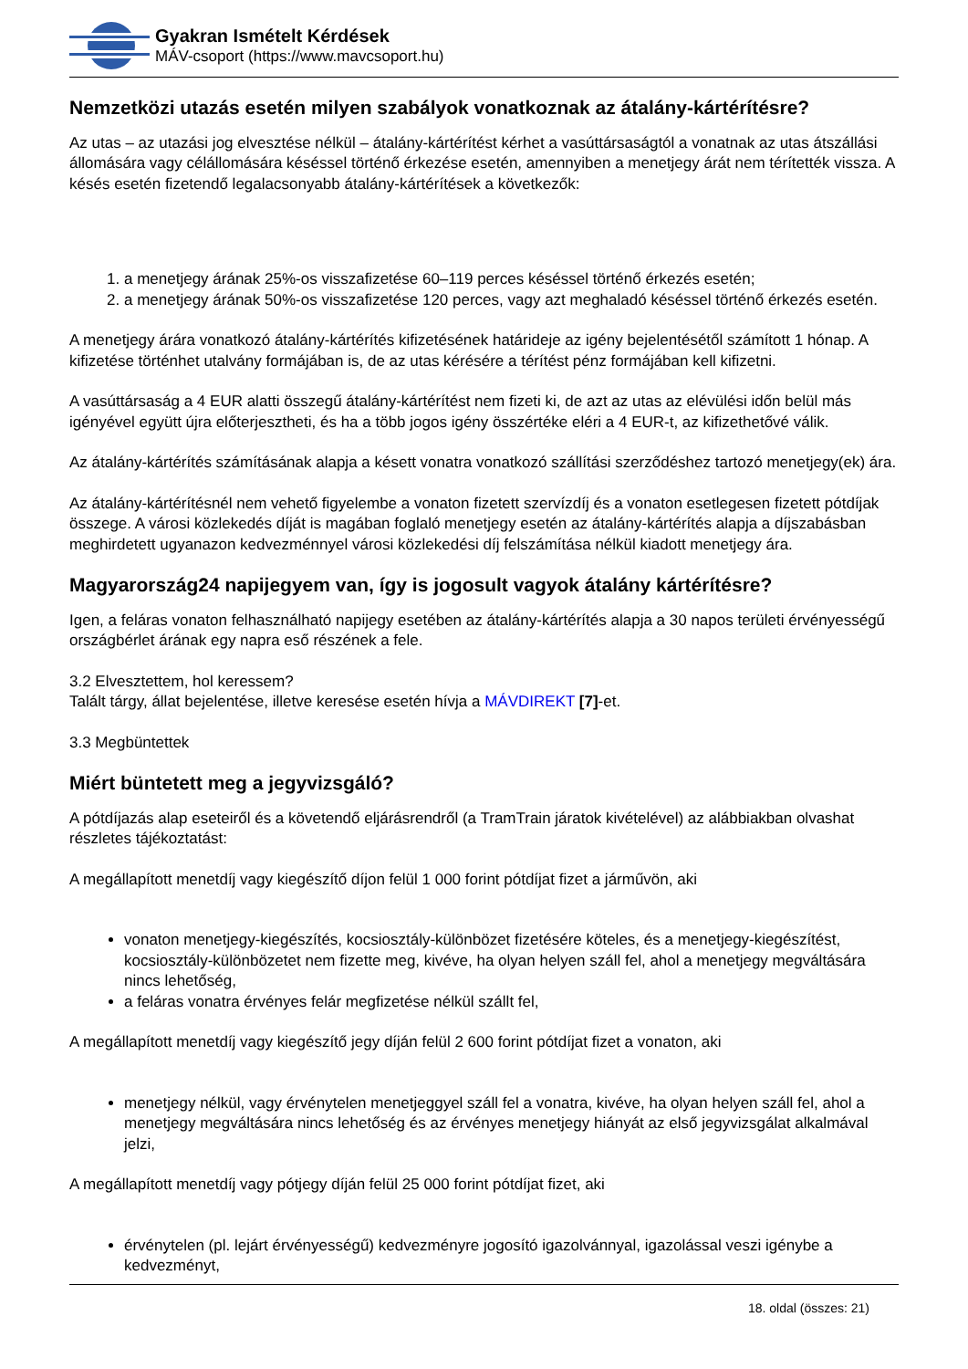Gyakran Ismételt Kérdések
MÁV-csoport (https://www.mavcsoport.hu)
Nemzetközi utazás esetén milyen szabályok vonatkoznak az átalány-kártérítésre?
Az utas – az utazási jog elvesztése nélkül – átalány-kártérítést kérhet a vasúttársaságtól a vonatnak az utas átszállási állomására vagy célállomására késéssel történő érkezése esetén, amennyiben a menetjegy árát nem térítették vissza. A késés esetén fizetendő legalacsonyabb átalány-kártérítések a következők:
1. a menetjegy árának 25%-os visszafizetése 60–119 perces késéssel történő érkezés esetén;
2. a menetjegy árának 50%-os visszafizetése 120 perces, vagy azt meghaladó késéssel történő érkezés esetén.
A menetjegy árára vonatkozó átalány-kártérítés kifizetésének határideje az igény bejelentésétől számított 1 hónap. A kifizetése történhet utalvány formájában is, de az utas kérésére a térítést pénz formájában kell kifizetni.
A vasúttársaság a 4 EUR alatti összegű átalány-kártérítést nem fizeti ki, de azt az utas az elévülési időn belül más igényével együtt újra előterjesztheti, és ha a több jogos igény összértéke eléri a 4 EUR-t, az kifizethetővé válik.
Az átalány-kártérítés számításának alapja a késett vonatra vonatkozó szállítási szerződéshez tartozó menetjegy(ek) ára.
Az átalány-kártérítésnél nem vehető figyelembe a vonaton fizetett szervízdíj és a vonaton esetlegesen fizetett pótdíjak összege. A városi közlekedés díját is magában foglaló menetjegy esetén az átalány-kártérítés alapja a díjszabásban meghirdetett ugyanazon kedvezménnyel városi közlekedési díj felszámítása nélkül kiadott menetjegy ára.
Magyarország24 napijegyem van, így is jogosult vagyok átalány kártérítésre?
Igen, a feláras vonaton felhasználható napijegy esetében az átalány-kártérítés alapja a 30 napos területi érvényességű országbérlet árának egy napra eső részének a fele.
3.2 Elvesztettem, hol keressem?
Talált tárgy, állat bejelentése, illetve keresése esetén hívja a MÁVDIREKT [7]-et.
3.3 Megbüntettek
Miért büntetett meg a jegyvizsgáló?
A pótdíjazás alap eseteiről és a követendő eljárásrendről (a TramTrain járatok kivételével) az alábbiakban olvashat részletes tájékoztatást:
A megállapított menetdíj vagy kiegészítő díjon felül 1 000 forint pótdíjat fizet a járművön, aki
vonaton menetjegy-kiegészítés, kocsiosztály-különbözet fizetésére köteles, és a menetjegy-kiegészítést, kocsiosztály-különbözetet nem fizette meg, kivéve, ha olyan helyen száll fel, ahol a menetjegy megváltására nincs lehetőség,
a feláras vonatra érvényes felár megfizetése nélkül szállt fel,
A megállapított menetdíj vagy kiegészítő jegy díján felül 2 600 forint pótdíjat fizet a vonaton, aki
menetjegy nélkül, vagy érvénytelen menetjeggyel száll fel a vonatra, kivéve, ha olyan helyen száll fel, ahol a menetjegy megváltására nincs lehetőség és az érvényes menetjegy hiányát az első jegyvizsgálat alkalmával jelzi,
A megállapított menetdíj vagy pótjegy díján felül 25 000 forint pótdíjat fizet, aki
érvénytelen (pl. lejárt érvényességű) kedvezményre jogosító igazolvánnyal, igazolással veszi igénybe a kedvezményt,
18. oldal (összes: 21)